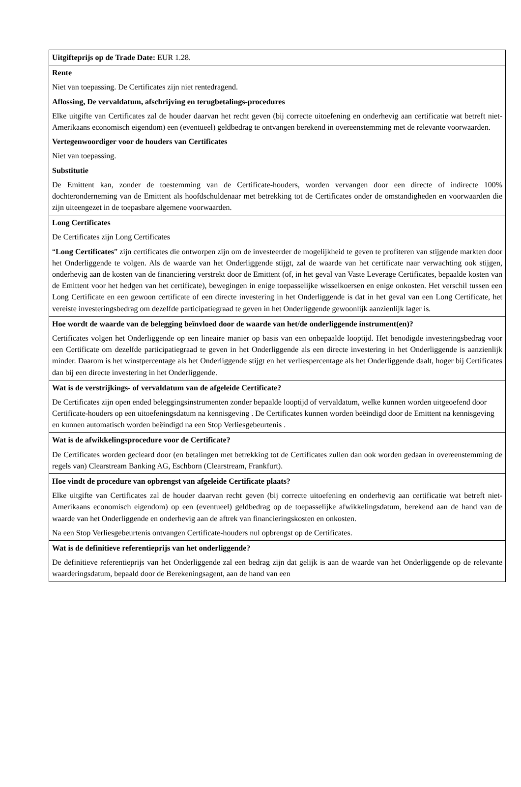| Uitgifteprijs op de Trade Date: EUR 1.28. |
| Rente Niet van toepassing. De Certificates zijn niet rentedragend. Aflossing, De vervaldatum, afschrijving en terugbetalings-procedures Elke uitgifte van Certificates zal de houder daarvan het recht geven (bij correcte uitoefening en onderhevig aan certificatie wat betreft niet-Amerikaans economisch eigendom) een (eventueel) geldbedrag te ontvangen berekend in overeenstemming met de relevante voorwaarden. Vertegenwoordiger voor de houders van Certificates Niet van toepassing. Substitutie De Emittent kan, zonder de toestemming van de Certificate-houders, worden vervangen door een directe of indirecte 100% dochteronderneming van de Emittent als hoofdschuldenaar met betrekking tot de Certificates onder de omstandigheden en voorwaarden die zijn uiteengezet in de toepasbare algemene voorwaarden. |
| Long Certificates De Certificates zijn Long Certificates “ Long Certificates ” zijn certificates die ontworpen zijn om de investeerder de mogelijkheid te geven te profiteren van stijgende markten door het Onderliggende te volgen. Als de waarde van het Onderliggende stijgt, zal de waarde van het certificate naar verwachting ook stijgen, onderhevig aan de kosten van de financiering verstrekt door de Emittent (of, in het geval van Vaste Leverage Certificates, bepaalde kosten van de Emittent voor het hedgen van het certificate), bewegingen in enige toepasselijke wisselkoersen en enige onkosten. Het verschil tussen een Long Certificate en een gewoon certificate of een directe investering in het Onderliggende is dat in het geval van een Long Certificate, het vereiste investeringsbedrag om dezelfde participatiegraad te geven in het Onderliggende gewoonlijk aanzienlijk lager is. |
| Hoe wordt de waarde van de belegging beïnvloed door de waarde van het/de onderliggende instrument(en)? Certificates volgen het Onderliggende op een lineaire manier op basis van een onbepaalde looptijd. Het benodigde investeringsbedrag voor een Certificate om dezelfde participatiegraad te geven in het Onderliggende als een directe investering in het Onderliggende is aanzienlijk minder. Daarom is het winstpercentage als het Onderliggende stijgt en het verliespercentage als het Onderliggende daalt, hoger bij Certificates dan bij een directe investering in het Onderliggende. |
| Wat is de verstrijkings- of vervaldatum van de afgeleide Certificate? De Certificates zijn open ended beleggingsinstrumenten zonder bepaalde looptijd of vervaldatum, welke kunnen worden uitgeoefend door Certificate-houders op een uitoefeningsdatum na kennisgeving . De Certificates kunnen worden beëindigd door de Emittent na kennisgeving en kunnen automatisch worden beëindigd na een Stop Verliesgebeurtenis . |
| Wat is de afwikkelingsprocedure voor de Certificate? De Certificates worden gecleard door (en betalingen met betrekking tot de Certificates zullen dan ook worden gedaan in overeenstemming de regels van) Clearstream Banking AG, Eschborn (Clearstream, Frankfurt). |
| Hoe vindt de procedure van opbrengst van afgeleide Certificate plaats? Elke uitgifte van Certificates zal de houder daarvan recht geven (bij correcte uitoefening en onderhevig aan certificatie wat betreft niet-Amerikaans economisch eigendom) op een (eventueel) geldbedrag op de toepasselijke afwikkelingsdatum, berekend aan de hand van de waarde van het Onderliggende en onderhevig aan de aftrek van financieringskosten en onkosten. Na een Stop Verliesgebeurtenis ontvangen Certificate-houders nul opbrengst op de Certificates. |
| Wat is de definitieve referentieprijs van het onderliggende? De definitieve referentieprijs van het Onderliggende zal een bedrag zijn dat gelijk is aan de waarde van het Onderliggende op de relevante waarderingsdatum, bepaald door de Berekeningsagent, aan de hand van een |